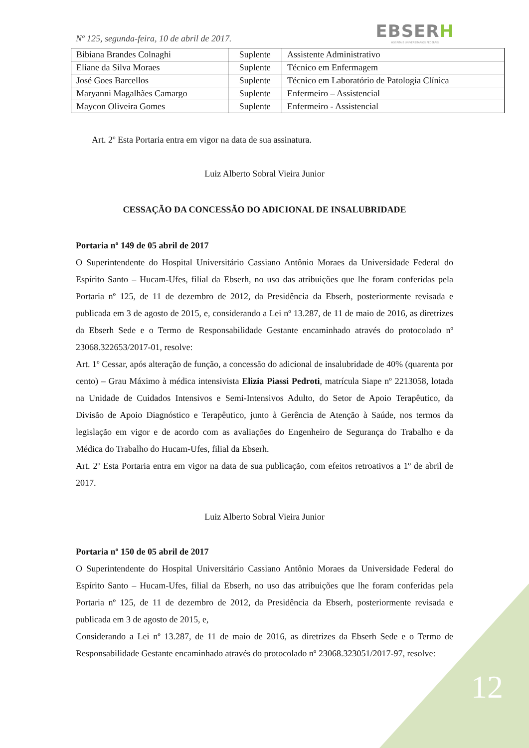Nº 125, segunda-feira, 10 de abril de 2017.
EBSERH
HOSPITAIS UNIVERSITÁRIOS FEDERAIS
| Bibiana Brandes Colnaghi | Suplente | Assistente Administrativo |
| Eliane da Silva Moraes | Suplente | Técnico em Enfermagem |
| José Goes Barcellos | Suplente | Técnico em Laboratório de Patologia Clínica |
| Maryanni Magalhães Camargo | Suplente | Enfermeiro – Assistencial |
| Maycon Oliveira Gomes | Suplente | Enfermeiro - Assistencial |
Art. 2º Esta Portaria entra em vigor na data de sua assinatura.
Luiz Alberto Sobral Vieira Junior
CESSAÇÃO DA CONCESSÃO DO ADICIONAL DE INSALUBRIDADE
Portaria nº 149 de 05 abril de 2017
O Superintendente do Hospital Universitário Cassiano Antônio Moraes da Universidade Federal do Espírito Santo – Hucam-Ufes, filial da Ebserh, no uso das atribuições que lhe foram conferidas pela Portaria nº 125, de 11 de dezembro de 2012, da Presidência da Ebserh, posteriormente revisada e publicada em 3 de agosto de 2015, e, considerando a Lei nº 13.287, de 11 de maio de 2016, as diretrizes da Ebserh Sede e o Termo de Responsabilidade Gestante encaminhado através do protocolado nº 23068.322653/2017-01, resolve:
Art. 1º Cessar, após alteração de função, a concessão do adicional de insalubridade de 40% (quarenta por cento) – Grau Máximo à médica intensivista Elizia Piassi Pedroti, matrícula Siape nº 2213058, lotada na Unidade de Cuidados Intensivos e Semi-Intensivos Adulto, do Setor de Apoio Terapêutico, da Divisão de Apoio Diagnóstico e Terapêutico, junto à Gerência de Atenção à Saúde, nos termos da legislação em vigor e de acordo com as avaliações do Engenheiro de Segurança do Trabalho e da Médica do Trabalho do Hucam-Ufes, filial da Ebserh.
Art. 2º Esta Portaria entra em vigor na data de sua publicação, com efeitos retroativos a 1º de abril de 2017.
Luiz Alberto Sobral Vieira Junior
Portaria nº 150 de 05 abril de 2017
O Superintendente do Hospital Universitário Cassiano Antônio Moraes da Universidade Federal do Espírito Santo – Hucam-Ufes, filial da Ebserh, no uso das atribuições que lhe foram conferidas pela Portaria nº 125, de 11 de dezembro de 2012, da Presidência da Ebserh, posteriormente revisada e publicada em 3 de agosto de 2015, e,
Considerando a Lei nº 13.287, de 11 de maio de 2016, as diretrizes da Ebserh Sede e o Termo de Responsabilidade Gestante encaminhado através do protocolado nº 23068.323051/2017-97, resolve:
12